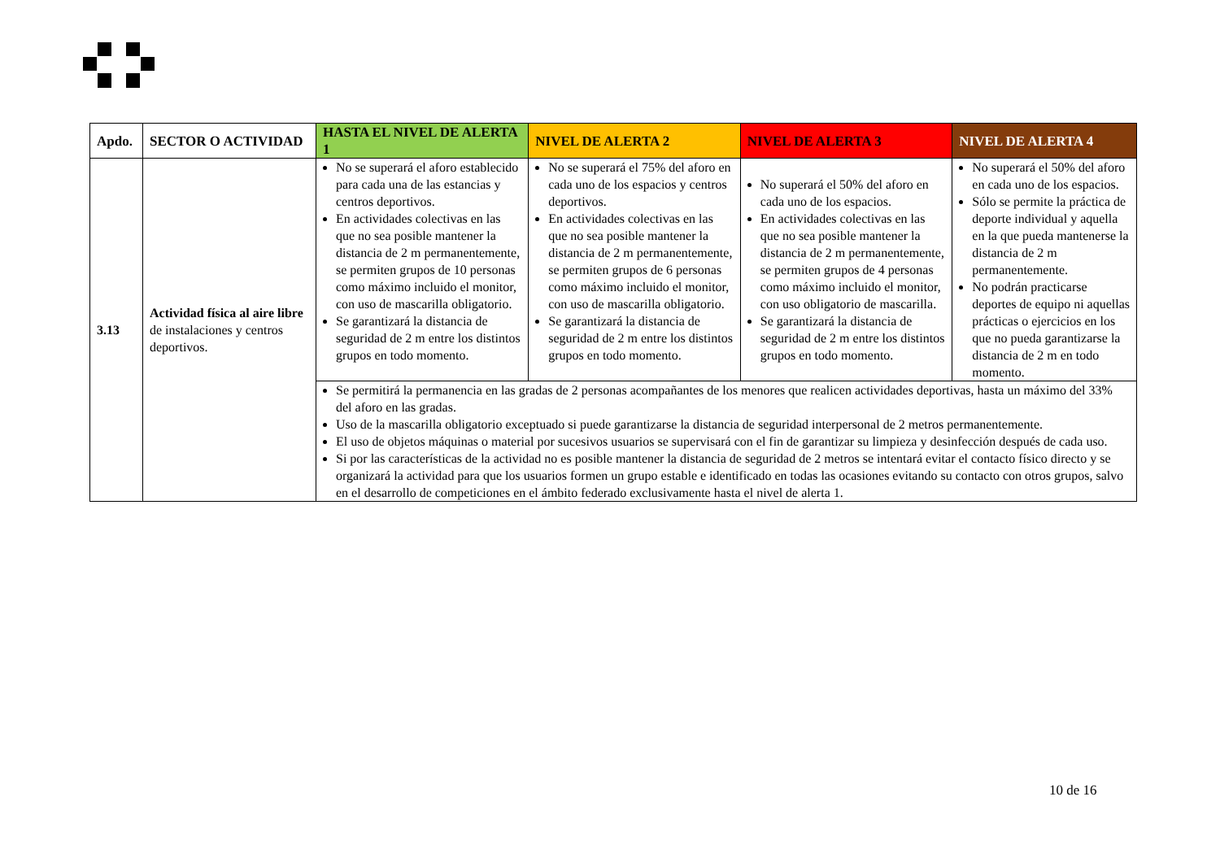| Apdo. | SECTOR O ACTIVIDAD | HASTA EL NIVEL DE ALERTA 1 | NIVEL DE ALERTA 2 | NIVEL DE ALERTA 3 | NIVEL DE ALERTA 4 |
| --- | --- | --- | --- | --- | --- |
| 3.13 | Actividad física al aire libre de instalaciones y centros deportivos. | No se superará el aforo establecido para cada una de las estancias y centros deportivos. En actividades colectivas en las que no sea posible mantener la distancia de 2 m permanentemente, se permiten grupos de 10 personas como máximo incluido el monitor, con uso de mascarilla obligatorio. Se garantizará la distancia de seguridad de 2 m entre los distintos grupos en todo momento. | No se superará el 75% del aforo en cada uno de los espacios y centros deportivos. En actividades colectivas en las que no sea posible mantener la distancia de 2 m permanentemente, se permiten grupos de 6 personas como máximo incluido el monitor, con uso de mascarilla obligatorio. Se garantizará la distancia de seguridad de 2 m entre los distintos grupos en todo momento. | No superará el 50% del aforo en cada uno de los espacios. En actividades colectivas en las que no sea posible mantener la distancia de 2 m permanentemente, se permiten grupos de 4 personas como máximo incluido el monitor, con uso obligatorio de mascarilla. Se garantizará la distancia de seguridad de 2 m entre los distintos grupos en todo momento. | No superará el 50% del aforo en cada uno de los espacios. Sólo se permite la práctica de deporte individual y aquella en la que pueda mantenerse la distancia de 2 m permanentemente. No podrán practicarse deportes de equipo ni aquellas prácticas o ejercicios en los que no pueda garantizarse la distancia de 2 m en todo momento. |
| | | Se permitirá la permanencia en las gradas de 2 personas acompañantes de los menores que realicen actividades deportivas, hasta un máximo del 33% del aforo en las gradas. Uso de la mascarilla obligatorio exceptuado si puede garantizarse la distancia de seguridad interpersonal de 2 metros permanentemente. El uso de objetos máquinas o material por sucesivos usuarios se supervisará con el fin de garantizar su limpieza y desinfección después de cada uso. Si por las características de la actividad no es posible mantener la distancia de seguridad de 2 metros se intentará evitar el contacto físico directo y se organizará la actividad para que los usuarios formen un grupo estable e identificado en todas las ocasiones evitando su contacto con otros grupos, salvo en el desarrollo de competiciones en el ámbito federado exclusivamente hasta el nivel de alerta 1. | | | |
10 de 16